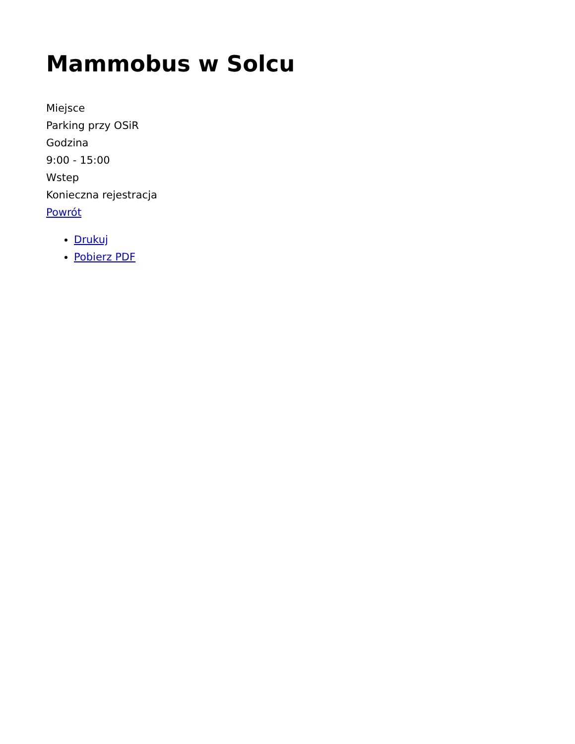Mammobus w Solcu
Miejsce
Parking przy OSiR
Godzina
9:00 - 15:00
Wstep
Konieczna rejestracja
Powrót
Drukuj
Pobierz PDF